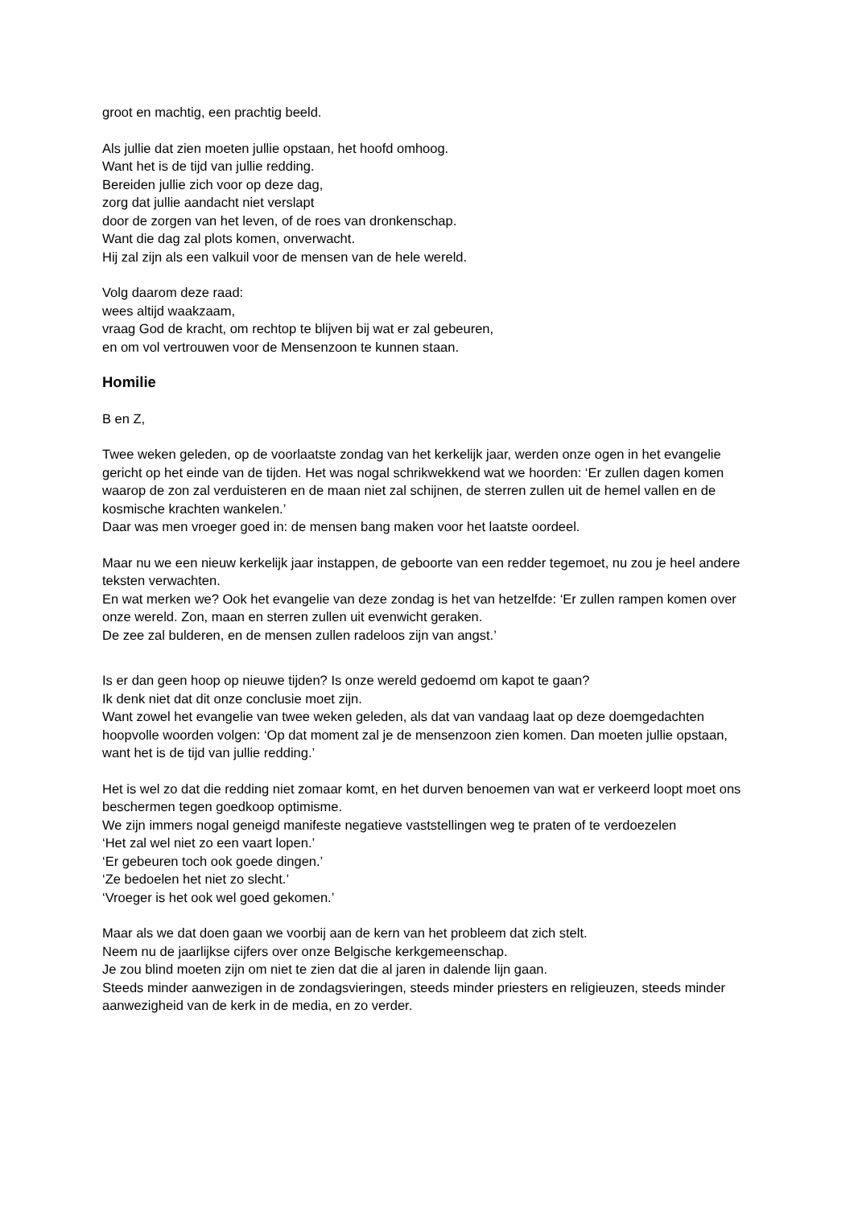groot en machtig, een prachtig beeld.
Als jullie dat zien moeten jullie opstaan, het hoofd omhoog.
Want het is de tijd van jullie redding.
Bereiden jullie zich voor op deze dag,
zorg dat jullie aandacht niet verslapt
door de zorgen van het leven, of de roes van dronkenschap.
Want die dag zal plots komen, onverwacht.
Hij zal zijn als een valkuil voor de mensen van de hele wereld.
Volg daarom deze raad:
wees altijd waakzaam,
vraag God de kracht, om rechtop te blijven bij wat er zal gebeuren,
en om vol vertrouwen voor de Mensenzoon te kunnen staan.
Homilie
B en Z,
Twee weken geleden, op de voorlaatste zondag van het kerkelijk jaar, werden onze ogen in het evangelie gericht op het einde van de tijden. Het was nogal schrikwekkend wat we hoorden: ‘Er zullen dagen komen waarop de zon zal verduisteren en de maan niet zal schijnen, de sterren zullen uit de hemel vallen en de kosmische krachten wankelen.’
Daar was men vroeger goed in: de mensen bang maken voor het laatste oordeel.
Maar nu we een nieuw kerkelijk jaar instappen, de geboorte van een redder tegemoet, nu zou je heel andere teksten verwachten.
En wat merken we? Ook het evangelie van deze zondag is het van hetzelfde: ‘Er zullen rampen komen over onze wereld. Zon, maan en sterren zullen uit evenwicht geraken.
De zee zal bulderen, en de mensen zullen radeloos zijn van angst.’
Is er dan geen hoop op nieuwe tijden? Is onze wereld gedoemd om kapot te gaan?
Ik denk niet dat dit onze conclusie moet zijn.
Want zowel het evangelie van twee weken geleden, als dat van vandaag laat op deze doemgedachten hoopvolle woorden volgen: ‘Op dat moment zal je de mensenzoon zien komen. Dan moeten jullie opstaan, want het is de tijd van jullie redding.’
Het is wel zo dat die redding niet zomaar komt, en het durven benoemen van wat er verkeerd loopt moet ons beschermen tegen goedkoop optimisme.
We zijn immers nogal geneigd manifeste negatieve vaststellingen weg te praten of te verdoezelen
‘Het zal wel niet zo een vaart lopen.’
‘Er gebeuren toch ook goede dingen.’
‘Ze bedoelen het niet zo slecht.’
‘Vroeger is het ook wel goed gekomen.’
Maar als we dat doen gaan we voorbij aan de kern van het probleem dat zich stelt.
Neem nu de jaarlijkse cijfers over onze Belgische kerkgemeenschap.
Je zou blind moeten zijn om niet te zien dat die al jaren in dalende lijn gaan.
Steeds minder aanwezigen in de zondagsvieringen, steeds minder priesters en religieuzen, steeds minder aanwezigheid van de kerk in de media, en zo verder.